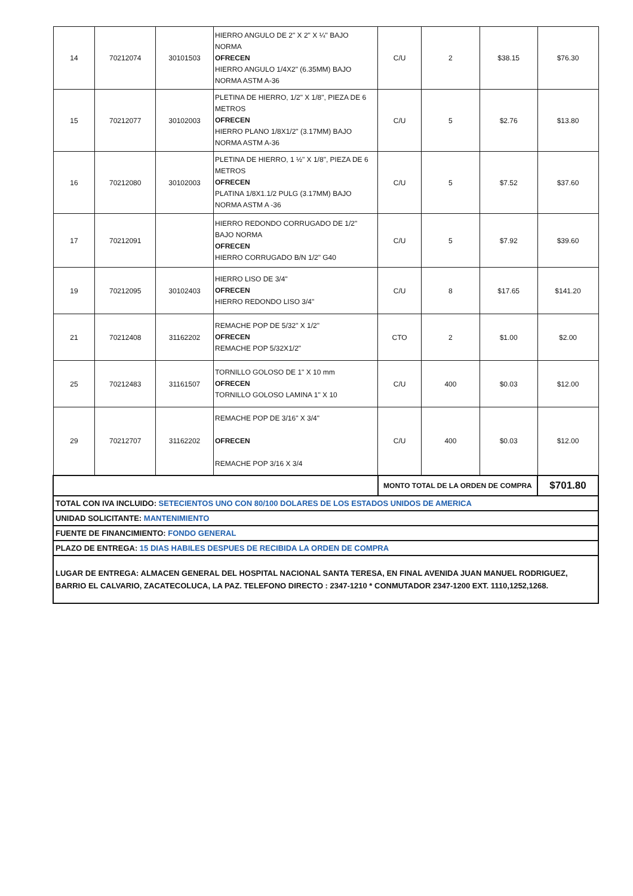| 14 | 70212074 | 30101503 | HIERRO ANGULO DE 2" X 2" X ¼" BAJO NORMA OFRECEN HIERRO ANGULO 1/4X2" (6.35MM) BAJO NORMA ASTM A-36 | C/U | 2 | $38.15 | $76.30 |
| 15 | 70212077 | 30102003 | PLETINA DE HIERRO, 1/2" X 1/8", PIEZA DE 6 METROS OFRECEN HIERRO PLANO 1/8X1/2" (3.17MM) BAJO NORMA ASTM A-36 | C/U | 5 | $2.76 | $13.80 |
| 16 | 70212080 | 30102003 | PLETINA DE HIERRO, 1 ½" X 1/8", PIEZA DE 6 METROS OFRECEN PLATINA 1/8X1.1/2 PULG (3.17MM) BAJO NORMA ASTM A -36 | C/U | 5 | $7.52 | $37.60 |
| 17 | 70212091 | | HIERRO REDONDO CORRUGADO DE 1/2" BAJO NORMA OFRECEN HIERRO CORRUGADO B/N 1/2" G40 | C/U | 5 | $7.92 | $39.60 |
| 19 | 70212095 | 30102403 | HIERRO LISO DE 3/4" OFRECEN HIERRO REDONDO LISO 3/4" | C/U | 8 | $17.65 | $141.20 |
| 21 | 70212408 | 31162202 | REMACHE POP DE 5/32" X 1/2" OFRECEN REMACHE POP 5/32X1/2" | CTO | 2 | $1.00 | $2.00 |
| 25 | 70212483 | 31161507 | TORNILLO GOLOSO DE 1" X 10 mm OFRECEN TORNILLO GOLOSO LAMINA 1" X 10 | C/U | 400 | $0.03 | $12.00 |
| 29 | 70212707 | 31162202 | REMACHE POP DE 3/16" X 3/4" OFRECEN REMACHE POP 3/16 X 3/4 | C/U | 400 | $0.03 | $12.00 |
| | | | | MONTO TOTAL DE LA ORDEN DE COMPRA | | | $701.80 |
TOTAL CON IVA INCLUIDO: SETECIENTOS UNO CON 80/100 DOLARES DE LOS ESTADOS UNIDOS DE AMERICA
UNIDAD SOLICITANTE: MANTENIMIENTO
FUENTE DE FINANCIMIENTO: FONDO GENERAL
PLAZO DE ENTREGA: 15 DIAS HABILES DESPUES DE RECIBIDA LA ORDEN DE COMPRA
LUGAR DE ENTREGA: ALMACEN GENERAL DEL HOSPITAL NACIONAL SANTA TERESA, EN FINAL AVENIDA JUAN MANUEL RODRIGUEZ, BARRIO EL CALVARIO, ZACATECOLUCA, LA PAZ. TELEFONO DIRECTO : 2347-1210 * CONMUTADOR 2347-1200 EXT. 1110,1252,1268.